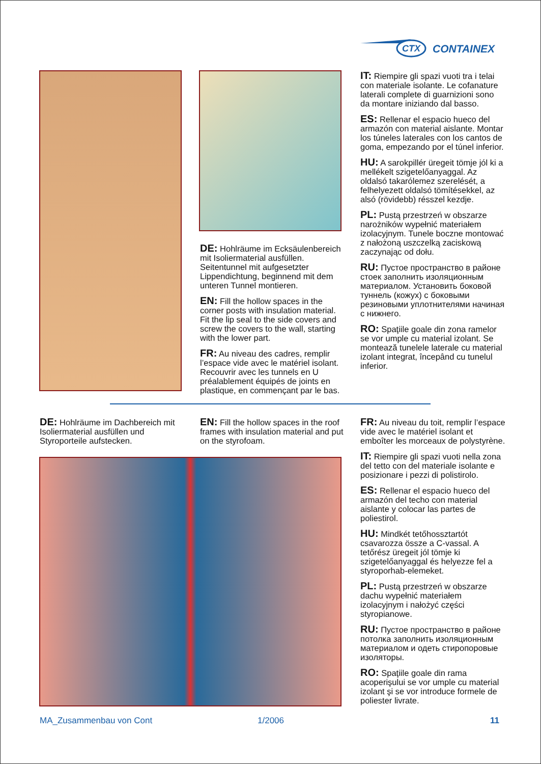CTX
CONTAINEX
DE: Hohlräume im Ecksäulenbereich mit Isoliermaterial ausfüllen. Seitentunnel mit aufgesetzter Lippendichtung, beginnend mit dem unteren Tunnel montieren.
EN: Fill the hollow spaces in the corner posts with insulation material. Fit the lip seal to the side covers and screw the covers to the wall, starting with the lower part.
FR: Au niveau des cadres, remplir l’espace vide avec le matériel isolant. Recouvrir avec les tunnels en U préalablement équipés de joints en plastique, en commençant par le bas.
IT: Riempire gli spazi vuoti tra i telai con materiale isolante. Le cofanature laterali complete di guarnizioni sono da montare iniziando dal basso.
ES: Rellenar el espacio hueco del armazón con material aislante. Montar los túneles laterales con los cantos de goma, empezando por el túnel inferior.
HU: A sarokpillér üregeit tömje jól ki a mellékelt szigetelőanyaggal. Az oldalsó takarólemez szerelését, a felhelyezett oldalsó tömítésekkel, az alsó (rövidebb) résszel kezdje.
PL: Pustą przestrzeń w obszarze narożników wypełnić materiałem izolacyjnym. Tunele boczne montować z nałożoną uszczelką zaciskową zaczynając od dołu.
RU: Пустое пространство в районе стоек заполнить изоляционным материалом. Установить боковой туннель (кожух) с боковыми резиновыми уплотнителями начиная с нижнего.
RO: Spaţiile goale din zona ramelor se vor umple cu material izolant. Se montează tunelele laterale cu material izolant integrat, începând cu tunelul inferior.
DE: Hohlräume im Dachbereich mit Isoliermaterial ausfüllen und Styroporteile aufstecken.
EN: Fill the hollow spaces in the roof frames with insulation material and put on the styrofoam.
FR: Au niveau du toit, remplir l’espace vide avec le matériel isolant et emboîter les morceaux de polystyrène.
IT: Riempire gli spazi vuoti nella zona del tetto con del materiale isolante e posizionare i pezzi di polistirolo.
ES: Rellenar el espacio hueco del armazón del techo con material aislante y colocar las partes de poliestirol.
HU: Mindkét tetőhossztartót csavarozza össze a C-vassal. A tetőrész üregeit jól tömje ki szigetelőanyaggal és helyezze fel a styroporhab-elemeket.
PL: Pustą przestrzeń w obszarze dachu wypełnić materiałem izolacyjnym i nałożyć części styropianowe.
RU: Пустое пространство в районе потолка заполнить изоляционным материалом и одеть стиропоровые изоляторы.
RO: Spaţiile goale din rama acoperişului se vor umple cu material izolant şi se vor introduce formele de poliester livrate.
MA_Zusammenbau von Cont 1/2006 11